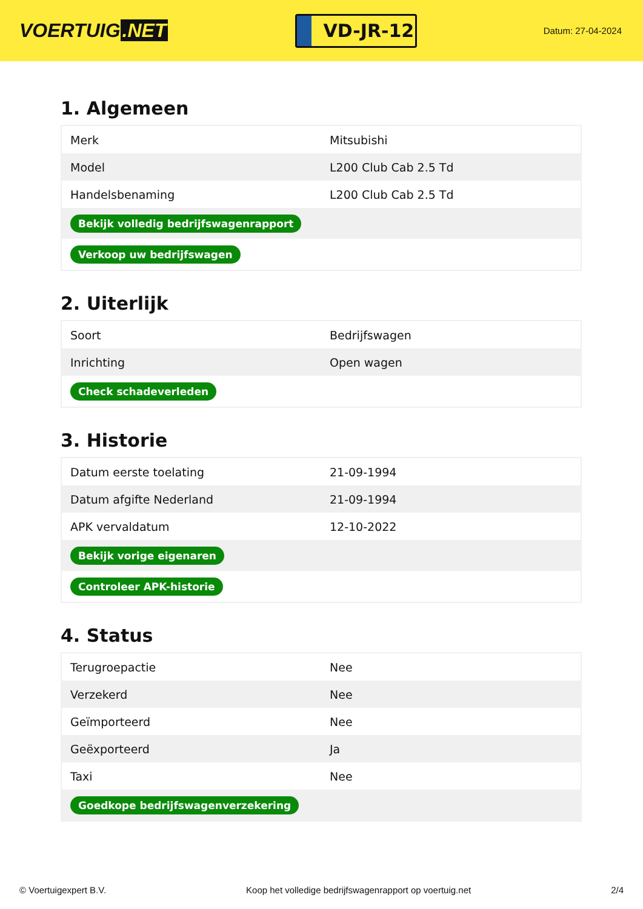VOERTUIG.NET
VD-JR-12
Datum: 27-04-2024
1. Algemeen
| Merk | Mitsubishi |
| Model | L200 Club Cab 2.5 Td |
| Handelsbenaming | L200 Club Cab 2.5 Td |
| Bekijk volledig bedrijfswagenrapport | |
| Verkoop uw bedrijfswagen | |
2. Uiterlijk
| Soort | Bedrijfswagen |
| Inrichting | Open wagen |
| Check schadeverleden | |
3. Historie
| Datum eerste toelating | 21-09-1994 |
| Datum afgifte Nederland | 21-09-1994 |
| APK vervaldatum | 12-10-2022 |
| Bekijk vorige eigenaren | |
| Controleer APK-historie | |
4. Status
| Terugroepactie | Nee |
| Verzekerd | Nee |
| Geïmporteerd | Nee |
| Geëxporteerd | Ja |
| Taxi | Nee |
| Goedkope bedrijfswagenverzekering | |
© Voertuigexpert B.V. Koop het volledige bedrijfswagenrapport op voertuig.net 2/4